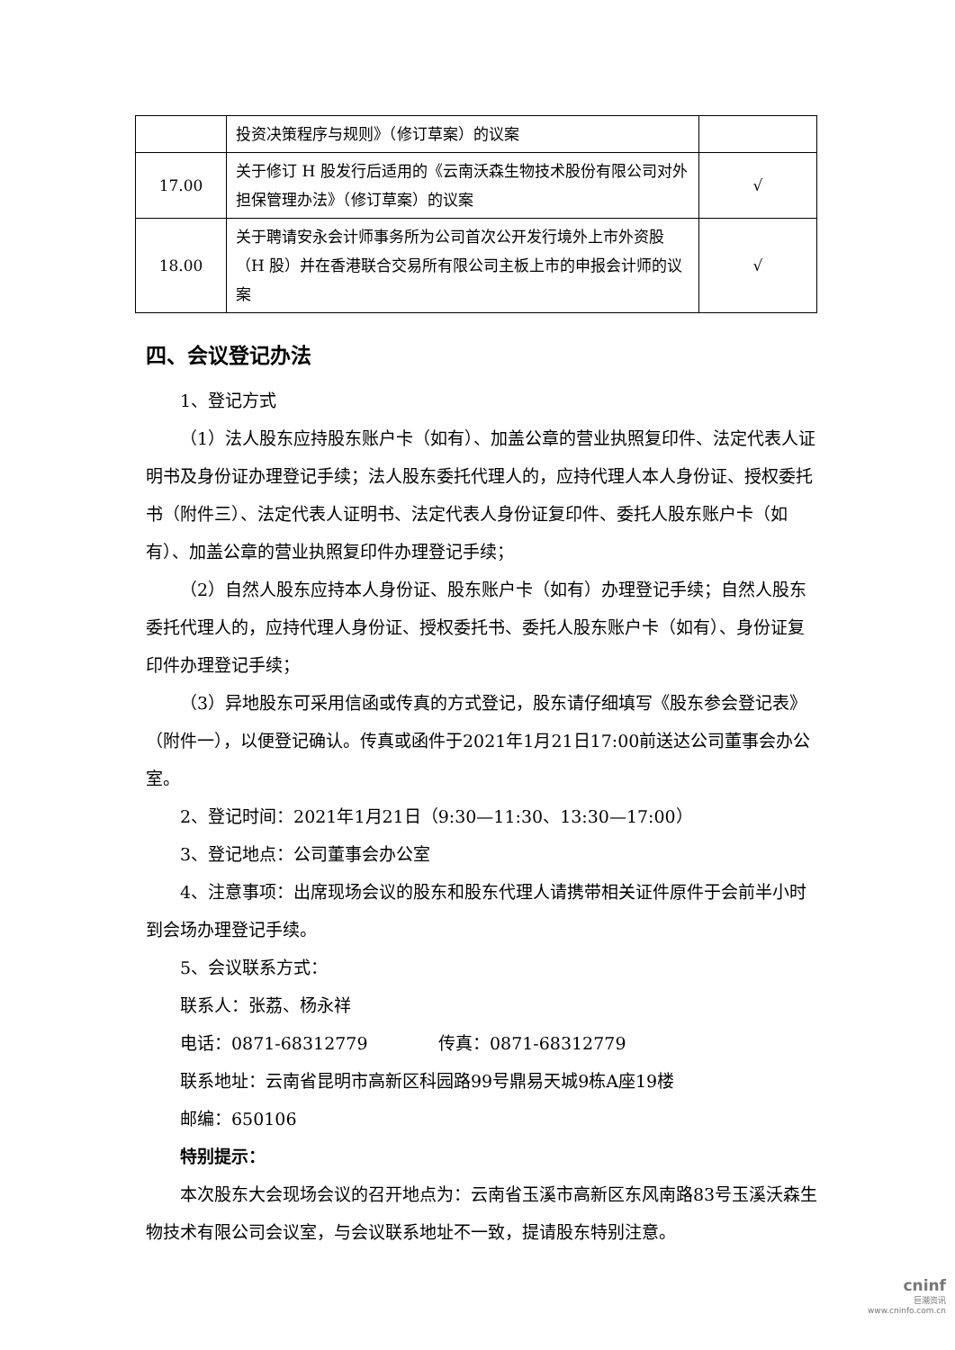| | 投资决策程序与规则》（修订草案）的议案 | |
| 17.00 | 关于修订 H 股发行后适用的《云南沃森生物技术股份有限公司对外担保管理办法》（修订草案）的议案 | √ |
| 18.00 | 关于聘请安永会计师事务所为公司首次公开发行境外上市外资股（H 股）并在香港联合交易所有限公司主板上市的申报会计师的议案 | √ |
四、会议登记办法
1、登记方式
（1）法人股东应持股东账户卡（如有）、加盖公章的营业执照复印件、法定代表人证明书及身份证办理登记手续；法人股东委托代理人的，应持代理人本人身份证、授权委托书（附件三）、法定代表人证明书、法定代表人身份证复印件、委托人股东账户卡（如有）、加盖公章的营业执照复印件办理登记手续；
（2）自然人股东应持本人身份证、股东账户卡（如有）办理登记手续；自然人股东委托代理人的，应持代理人身份证、授权委托书、委托人股东账户卡（如有）、身份证复印件办理登记手续；
（3）异地股东可采用信函或传真的方式登记，股东请仔细填写《股东参会登记表》（附件一），以便登记确认。传真或函件于2021年1月21日17:00前送达公司董事会办公室。
2、登记时间：2021年1月21日（9:30—11:30、13:30—17:00）
3、登记地点：公司董事会办公室
4、注意事项：出席现场会议的股东和股东代理人请携带相关证件原件于会前半小时到会场办理登记手续。
5、会议联系方式：
联系人：张荔、杨永祥
电话：0871-68312779 传真：0871-68312779
联系地址：云南省昆明市高新区科园路99号鼎易天城9栋A座19楼
邮编：650106
特别提示：
本次股东大会现场会议的召开地点为：云南省玉溪市高新区东风南路83号玉溪沃森生物技术有限公司会议室，与会议联系地址不一致，提请股东特别注意。
cninf
巨潮资讯
www.cninfo.com.cn